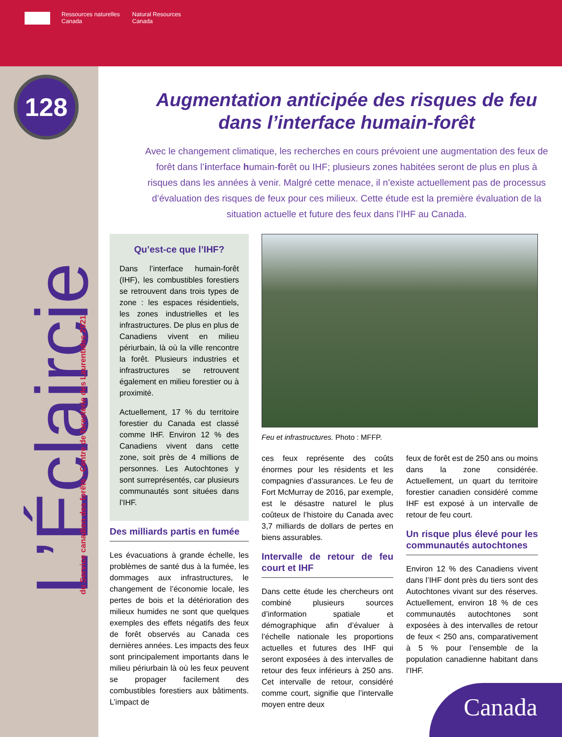Ressources naturelles
Canada Natural Resources
Canada
128
L’Éclaircie du Service canadien des forêts - Centre de foresterie des Laurentides 2021
Augmentation anticipée des risques de feu dans l’interface humain-forêt
Avec le changement climatique, les recherches en cours prévoient une augmentation des feux de forêt dans l’interface humain-forêt ou IHF; plusieurs zones habitées seront de plus en plus à risques dans les années à venir. Malgré cette menace, il n’existe actuellement pas de processus d’évaluation des risques de feux pour ces milieux. Cette étude est la première évaluation de la situation actuelle et future des feux dans l’IHF au Canada.
Qu’est-ce que l’IHF?
Dans l’interface humain-forêt (IHF), les combustibles forestiers se retrouvent dans trois types de zone : les espaces résidentiels, les zones industrielles et les infrastructures. De plus en plus de Canadiens vivent en milieu périurbain, là où la ville rencontre la forêt. Plusieurs industries et infrastructures se retrouvent également en milieu forestier ou à proximité.
Actuellement, 17 % du territoire forestier du Canada est classé comme IHF. Environ 12 % des Canadiens vivent dans cette zone, soit près de 4 millions de personnes. Les Autochtones y sont surreprésentés, car plusieurs communautés sont situées dans l’IHF.
Des milliards partis en fumée
Les évacuations à grande échelle, les problèmes de santé dus à la fumée, les dommages aux infrastructures, le changement de l’économie locale, les pertes de bois et la détérioration des milieux humides ne sont que quelques exemples des effets négatifs des feux de forêt observés au Canada ces dernières années. Les impacts des feux sont principalement importants dans le milieu périurbain là où les feux peuvent se propager facilement des combustibles forestiers aux bâtiments. L’impact de
Feu et infrastructures. Photo : MFFP.
ces feux représente des coûts énormes pour les résidents et les compagnies d’assurances. Le feu de Fort McMurray de 2016, par exemple, est le désastre naturel le plus coûteux de l’histoire du Canada avec 3,7 milliards de dollars de pertes en biens assurables.
Intervalle de retour de feu court et IHF
Dans cette étude les chercheurs ont combiné plusieurs sources d’information spatiale et démographique afin d’évaluer à l’échelle nationale les proportions actuelles et futures des IHF qui seront exposées à des intervalles de retour des feux inférieurs à 250 ans. Cet intervalle de retour, considéré comme court, signifie que l’intervalle moyen entre deux
feux de forêt est de 250 ans ou moins dans la zone considérée. Actuellement, un quart du territoire forestier canadien considéré comme IHF est exposé à un intervalle de retour de feu court.
Un risque plus élevé pour les communautés autochtones
Environ 12 % des Canadiens vivent dans l’IHF dont près du tiers sont des Autochtones vivant sur des réserves. Actuellement, environ 18 % de ces communautés autochtones sont exposées à des intervalles de retour de feux < 250 ans, comparativement à 5 % pour l’ensemble de la population canadienne habitant dans l’IHF.
Canada